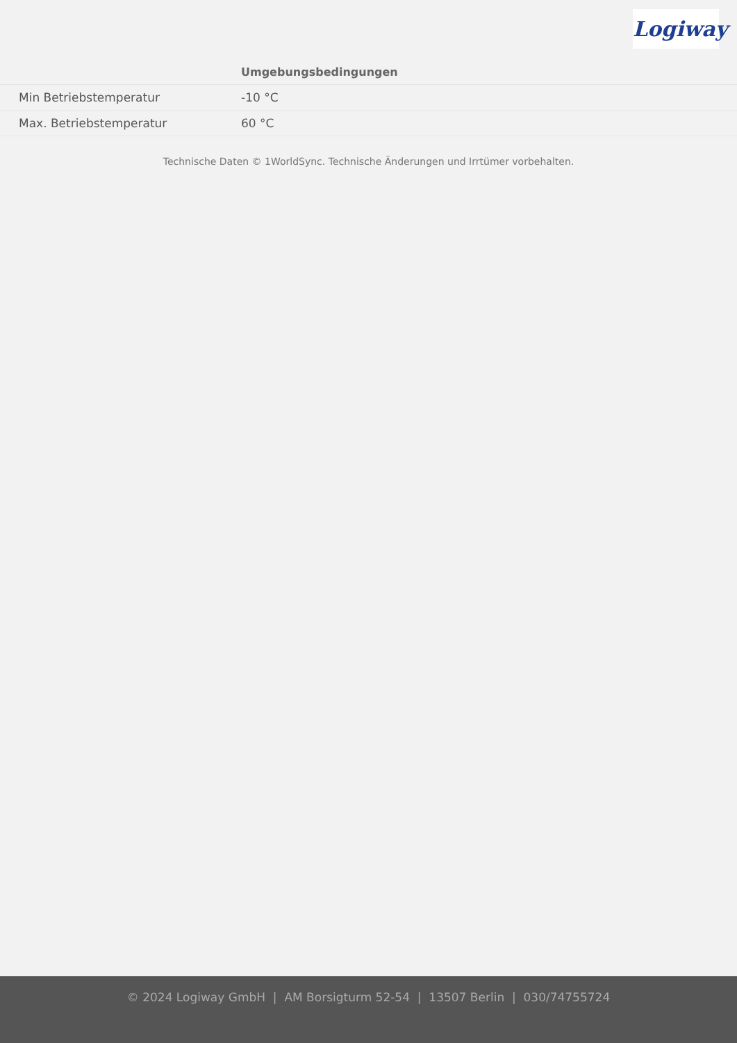Logiway
| | Umgebungsbedingungen |
| --- | --- |
| Min Betriebstemperatur | -10 °C |
| Max. Betriebstemperatur | 60 °C |
Technische Daten © 1WorldSync. Technische Änderungen und Irrtümer vorbehalten.
© 2024 Logiway GmbH | AM Borsigturm 52-54 | 13507 Berlin | 030/74755724